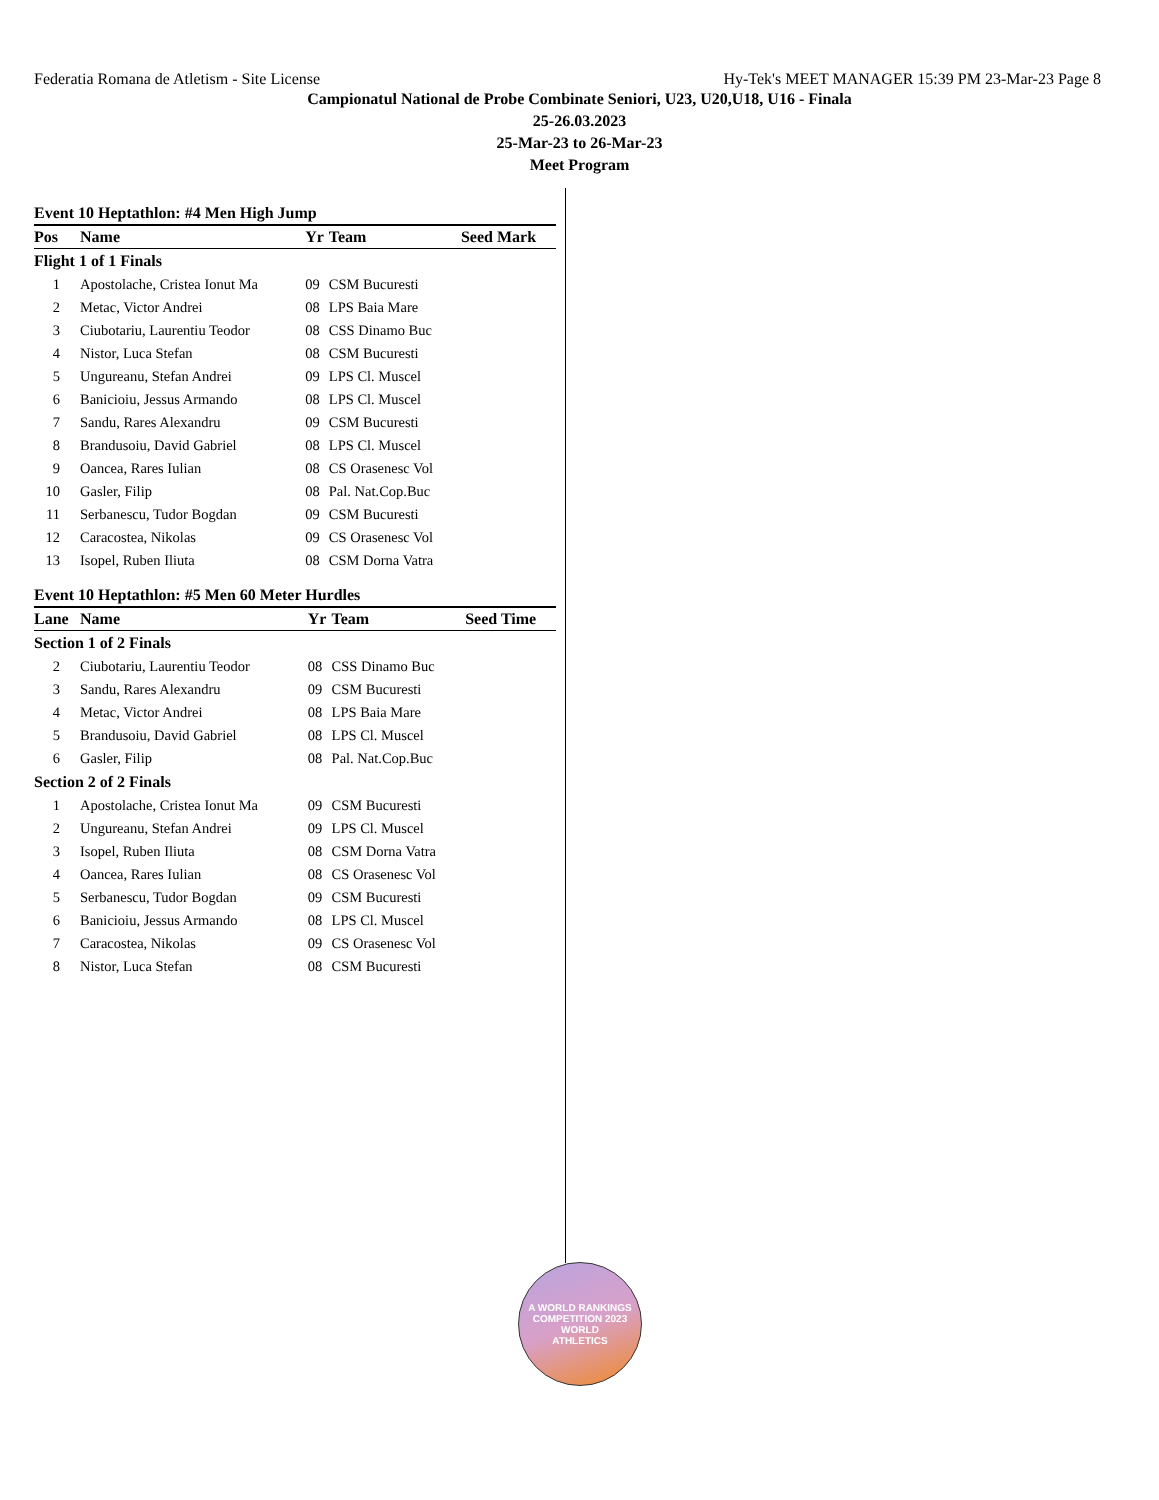Federatia Romana de Atletism - Site License Hy-Tek's MEET MANAGER 15:39 PM 23-Mar-23 Page 8
Campionatul National de Probe Combinate Seniori, U23, U20,U18, U16 - Finala
25-26.03.2023
25-Mar-23 to 26-Mar-23
Meet Program
Event 10 Heptathlon: #4 Men High Jump
| Pos | Name | Yr | Team | Seed Mark |
| --- | --- | --- | --- | --- |
| Flight 1 of 1 Finals | | | | |
| 1 | Apostolache, Cristea Ionut Ma | 09 | CSM Bucuresti | |
| 2 | Metac, Victor Andrei | 08 | LPS Baia Mare | |
| 3 | Ciubotariu, Laurentiu Teodor | 08 | CSS Dinamo Buc | |
| 4 | Nistor, Luca Stefan | 08 | CSM Bucuresti | |
| 5 | Ungureanu, Stefan Andrei | 09 | LPS Cl. Muscel | |
| 6 | Banicioiu, Jessus Armando | 08 | LPS Cl. Muscel | |
| 7 | Sandu, Rares Alexandru | 09 | CSM Bucuresti | |
| 8 | Brandusoiu, David Gabriel | 08 | LPS Cl. Muscel | |
| 9 | Oancea, Rares Iulian | 08 | CS Orasenesc Vol | |
| 10 | Gasler, Filip | 08 | Pal. Nat.Cop.Buc | |
| 11 | Serbanescu, Tudor Bogdan | 09 | CSM Bucuresti | |
| 12 | Caracostea, Nikolas | 09 | CS Orasenesc Vol | |
| 13 | Isopel, Ruben Iliuta | 08 | CSM Dorna Vatra | |
Event 10 Heptathlon: #5 Men 60 Meter Hurdles
| Lane | Name | Yr | Team | Seed Time |
| --- | --- | --- | --- | --- |
| Section 1 of 2 Finals | | | | |
| 2 | Ciubotariu, Laurentiu Teodor | 08 | CSS Dinamo Buc | |
| 3 | Sandu, Rares Alexandru | 09 | CSM Bucuresti | |
| 4 | Metac, Victor Andrei | 08 | LPS Baia Mare | |
| 5 | Brandusoiu, David Gabriel | 08 | LPS Cl. Muscel | |
| 6 | Gasler, Filip | 08 | Pal. Nat.Cop.Buc | |
| Section 2 of 2 Finals | | | | |
| 1 | Apostolache, Cristea Ionut Ma | 09 | CSM Bucuresti | |
| 2 | Ungureanu, Stefan Andrei | 09 | LPS Cl. Muscel | |
| 3 | Isopel, Ruben Iliuta | 08 | CSM Dorna Vatra | |
| 4 | Oancea, Rares Iulian | 08 | CS Orasenesc Vol | |
| 5 | Serbanescu, Tudor Bogdan | 09 | CSM Bucuresti | |
| 6 | Banicioiu, Jessus Armando | 08 | LPS Cl. Muscel | |
| 7 | Caracostea, Nikolas | 09 | CS Orasenesc Vol | |
| 8 | Nistor, Luca Stefan | 08 | CSM Bucuresti | |
A WORLD RANKINGS COMPETITION 2023
WORLD
ATHLETICS